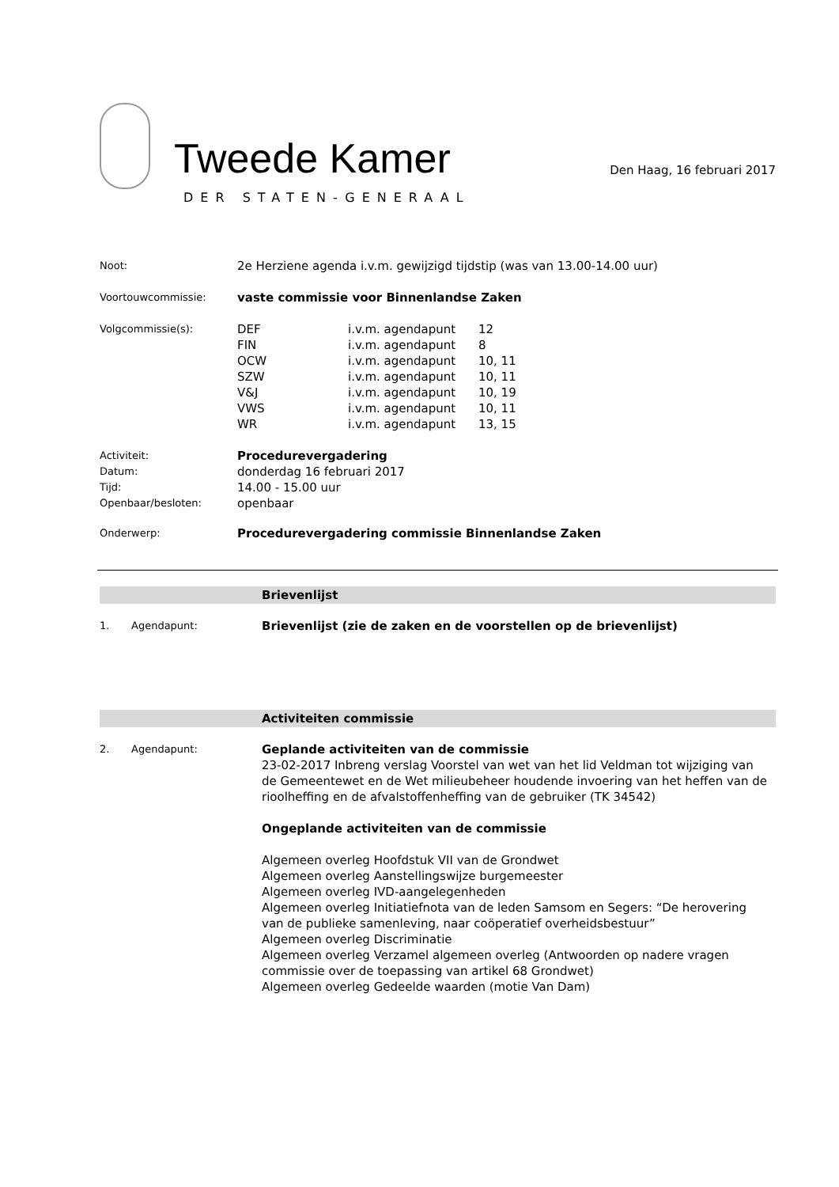Tweede Kamer
DER STATEN-GENERAAL
Den Haag, 16 februari 2017
Noot:
2e Herziene agenda i.v.m. gewijzigd tijdstip (was van 13.00-14.00 uur)
Voortouwcommissie:
vaste commissie voor Binnenlandse Zaken
Volgcommissie(s):
| DEF | i.v.m. agendapunt | 12 |
| FIN | i.v.m. agendapunt | 8 |
| OCW | i.v.m. agendapunt | 10, 11 |
| SZW | i.v.m. agendapunt | 10, 11 |
| V&J | i.v.m. agendapunt | 10, 19 |
| VWS | i.v.m. agendapunt | 10, 11 |
| WR | i.v.m. agendapunt | 13, 15 |
Activiteit:
Procedurevergadering
Datum:
donderdag 16 februari 2017
Tijd:
14.00 - 15.00 uur
Openbaar/besloten:
openbaar
Onderwerp:
Procedurevergadering commissie Binnenlandse Zaken
Brievenlijst
1. Agendapunt:
Brievenlijst (zie de zaken en de voorstellen op de brievenlijst)
Activiteiten commissie
2. Agendapunt:
Geplande activiteiten van de commissie
23-02-2017 Inbreng verslag Voorstel van wet van het lid Veldman tot wijziging van de Gemeentewet en de Wet milieubeheer houdende invoering van het heffen van de rioolheffing en de afvalstoffenheffing van de gebruiker (TK 34542)
Ongeplande activiteiten van de commissie
Algemeen overleg Hoofdstuk VII van de Grondwet
Algemeen overleg Aanstellingswijze burgemeester
Algemeen overleg IVD-aangelegenheden
Algemeen overleg Initiatiefnota van de leden Samsom en Segers: “De herovering van de publieke samenleving, naar coöperatief overheidsbestuur”
Algemeen overleg Discriminatie
Algemeen overleg Verzamel algemeen overleg (Antwoorden op nadere vragen commissie over de toepassing van artikel 68 Grondwet)
Algemeen overleg Gedeelde waarden (motie Van Dam)